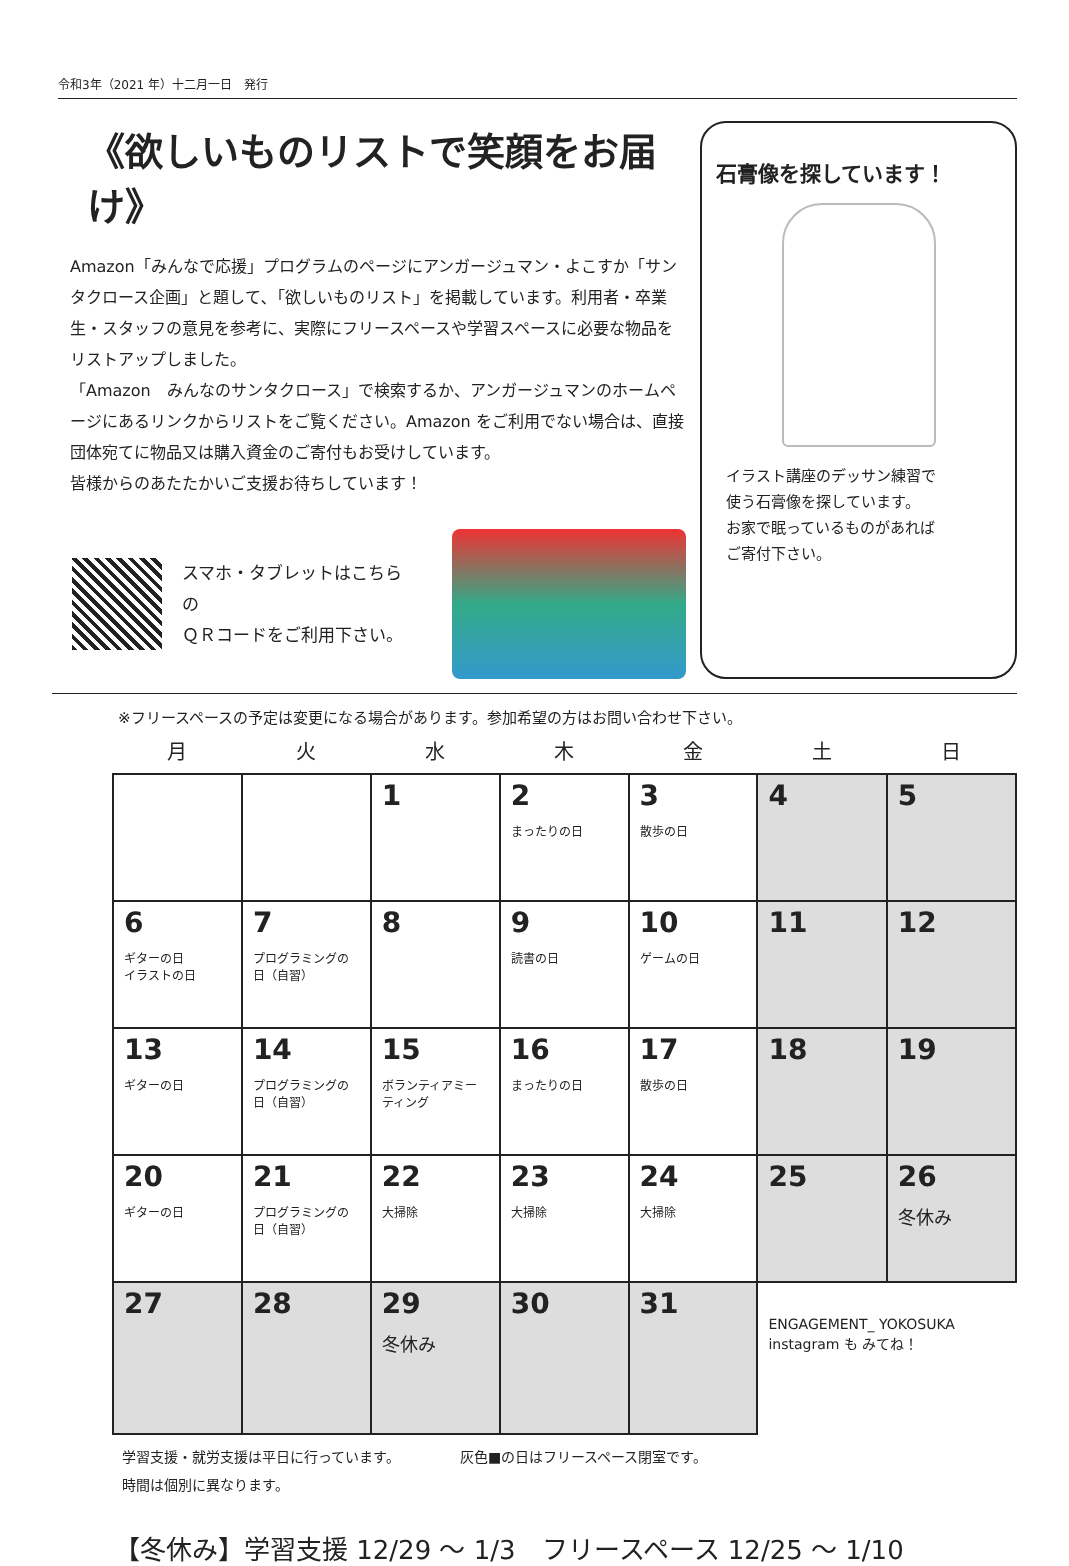令和3年（2021 年）十二月一日　発行
《欲しいものリストで笑顔をお届け》
Amazon「みんなで応援」プログラムのページにアンガージュマン・よこすか「サンタクロース企画」と題して､「欲しいものリスト」を掲載しています。利用者・卒業生・スタッフの意見を参考に、実際にフリースペースや学習スペースに必要な物品をリストアップしました。
「Amazon　みんなのサンタクロース」で検索するか、アンガージュマンのホームページにあるリンクからリストをご覧ください。Amazon をご利用でない場合は、直接団体宛てに物品又は購入資金のご寄付もお受けしています。
皆様からのあたたかいご支援お待ちしています！
スマホ・タブレットはこちらの
ＱＲコードをご利用下さい。
石膏像を探しています！
イラスト講座のデッサン練習で
使う石膏像を探しています。
お家で眠っているものがあれば
ご寄付下さい。
※フリースペースの予定は変更になる場合があります。参加希望の方はお問い合わせ下さい。
| 月 | 火 | 水 | 木 | 金 | 土 | 日 |
| --- | --- | --- | --- | --- | --- | --- |
| | | 1 | 2 まったりの日 | 3 散歩の日 | 4 | 5 |
| 6 ギターの日 イラストの日 | 7 プログラミングの日（自習） | 8 | 9 読書の日 | 10 ゲームの日 | 11 | 12 |
| 13 ギターの日 | 14 プログラミングの日（自習） | 15 ボランティアミーティング | 16 まったりの日 | 17 散歩の日 | 18 | 19 |
| 20 ギターの日 | 21 プログラミングの日（自習） | 22 大掃除 | 23 大掃除 | 24 大掃除 | 25 | 26 冬休み |
| 27 | 28 | 29 冬休み | 30 | 31 | ENGAGEMENT_ YOKOSUKA instagram も みてね！ | |
学習支援・就労支援は平日に行っています。
時間は個別に異なります。
灰色■の日はフリースペース閉室です。
【冬休み】学習支援 12/29 ～ 1/3　フリースペース 12/25 ～ 1/10